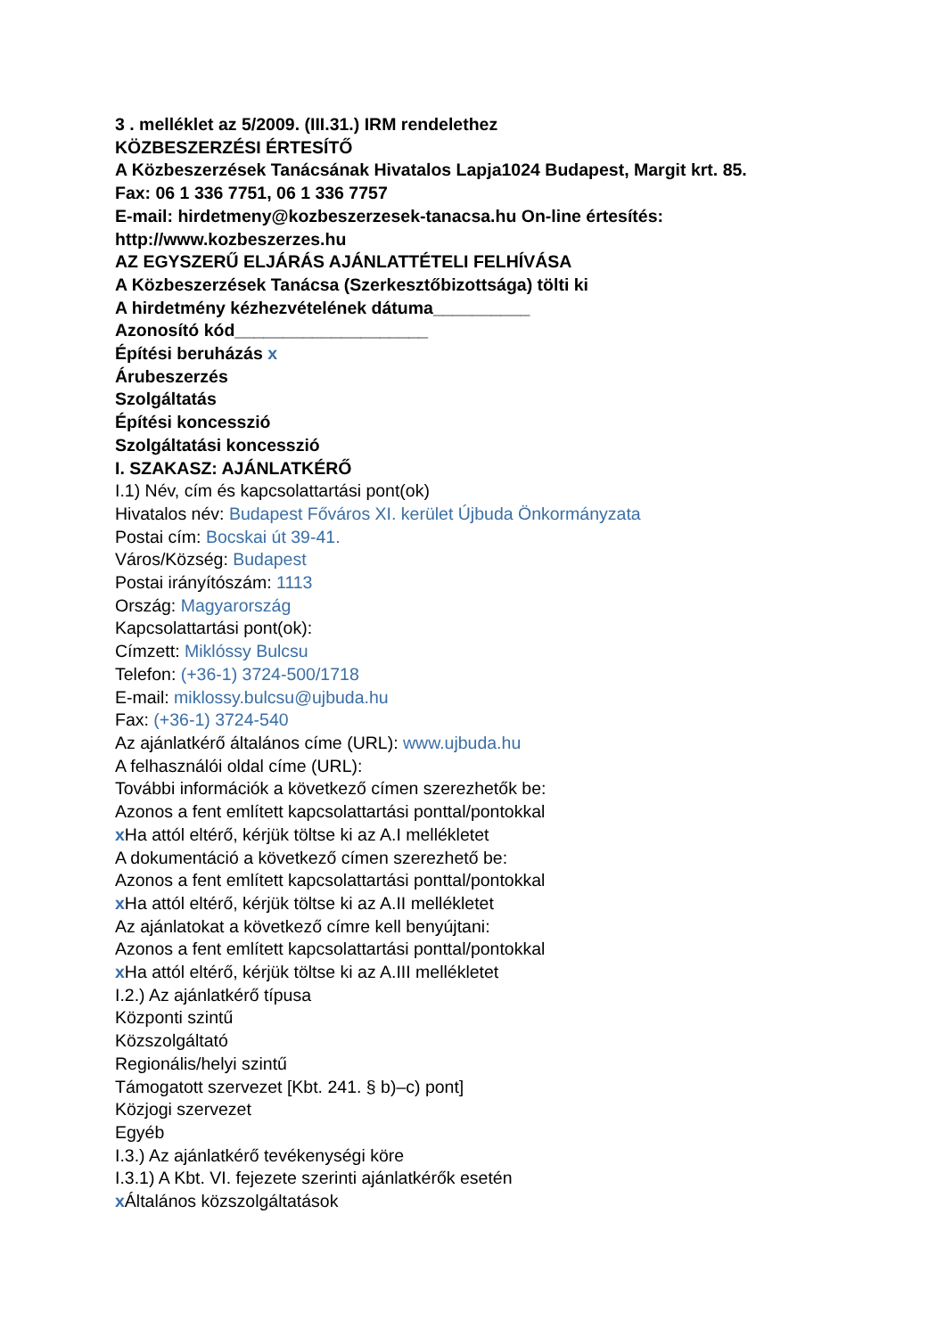3 . melléklet az 5/2009. (III.31.) IRM rendelethez
KÖZBESZERZÉSI ÉRTESÍTŐ
A Közbeszerzések Tanácsának Hivatalos Lapja1024 Budapest, Margit krt. 85.
Fax: 06 1 336 7751, 06 1 336 7757
E-mail: hirdetmeny@kozbeszerzesek-tanacsa.hu On-line értesítés: http://www.kozbeszerzes.hu
AZ EGYSZERŰ ELJÁRÁS AJÁNLATTÉTELI FELHÍVÁSA
A Közbeszerzések Tanácsa (Szerkesztőbizottsága) tölti ki
A hirdetmény kézhezvételének dátuma__________
Azonosító kód____________________
Építési beruházás x
Árubeszerzés
Szolgáltatás
Építési koncesszió
Szolgáltatási koncesszió
I. SZAKASZ: AJÁNLATKÉRŐ
I.1) Név, cím és kapcsolattartási pont(ok)
Hivatalos név: Budapest Főváros XI. kerület Újbuda Önkormányzata
Postai cím: Bocskai út 39-41.
Város/Község: Budapest
Postai irányítószám: 1113
Ország: Magyarország
Kapcsolattartási pont(ok):
Címzett: Miklóssy Bulcsu
Telefon: (+36-1) 3724-500/1718
E-mail: miklossy.bulcsu@ujbuda.hu
Fax: (+36-1) 3724-540
Az ajánlatkérő általános címe (URL): www.ujbuda.hu
A felhasználói oldal címe (URL):
További információk a következő címen szerezhetők be:
Azonos a fent említett kapcsolattartási ponttal/pontokkal
x Ha attól eltérő, kérjük töltse ki az A.I mellékletet
A dokumentáció a következő címen szerezhető be:
Azonos a fent említett kapcsolattartási ponttal/pontokkal
x Ha attól eltérő, kérjük töltse ki az A.II mellékletet
Az ajánlatokat a következő címre kell benyújtani:
Azonos a fent említett kapcsolattartási ponttal/pontokkal
x Ha attól eltérő, kérjük töltse ki az A.III mellékletet
I.2.) Az ajánlatkérő típusa
Központi szintű
Közszolgáltató
Regionális/helyi szintű
Támogatott szervezet [Kbt. 241. § b)–c) pont]
Közjogi szervezet
Egyéb
I.3.) Az ajánlatkérő tevékenységi köre
I.3.1) A Kbt. VI. fejezete szerinti ajánlatkérők esetén
x Általános közszolgáltatások